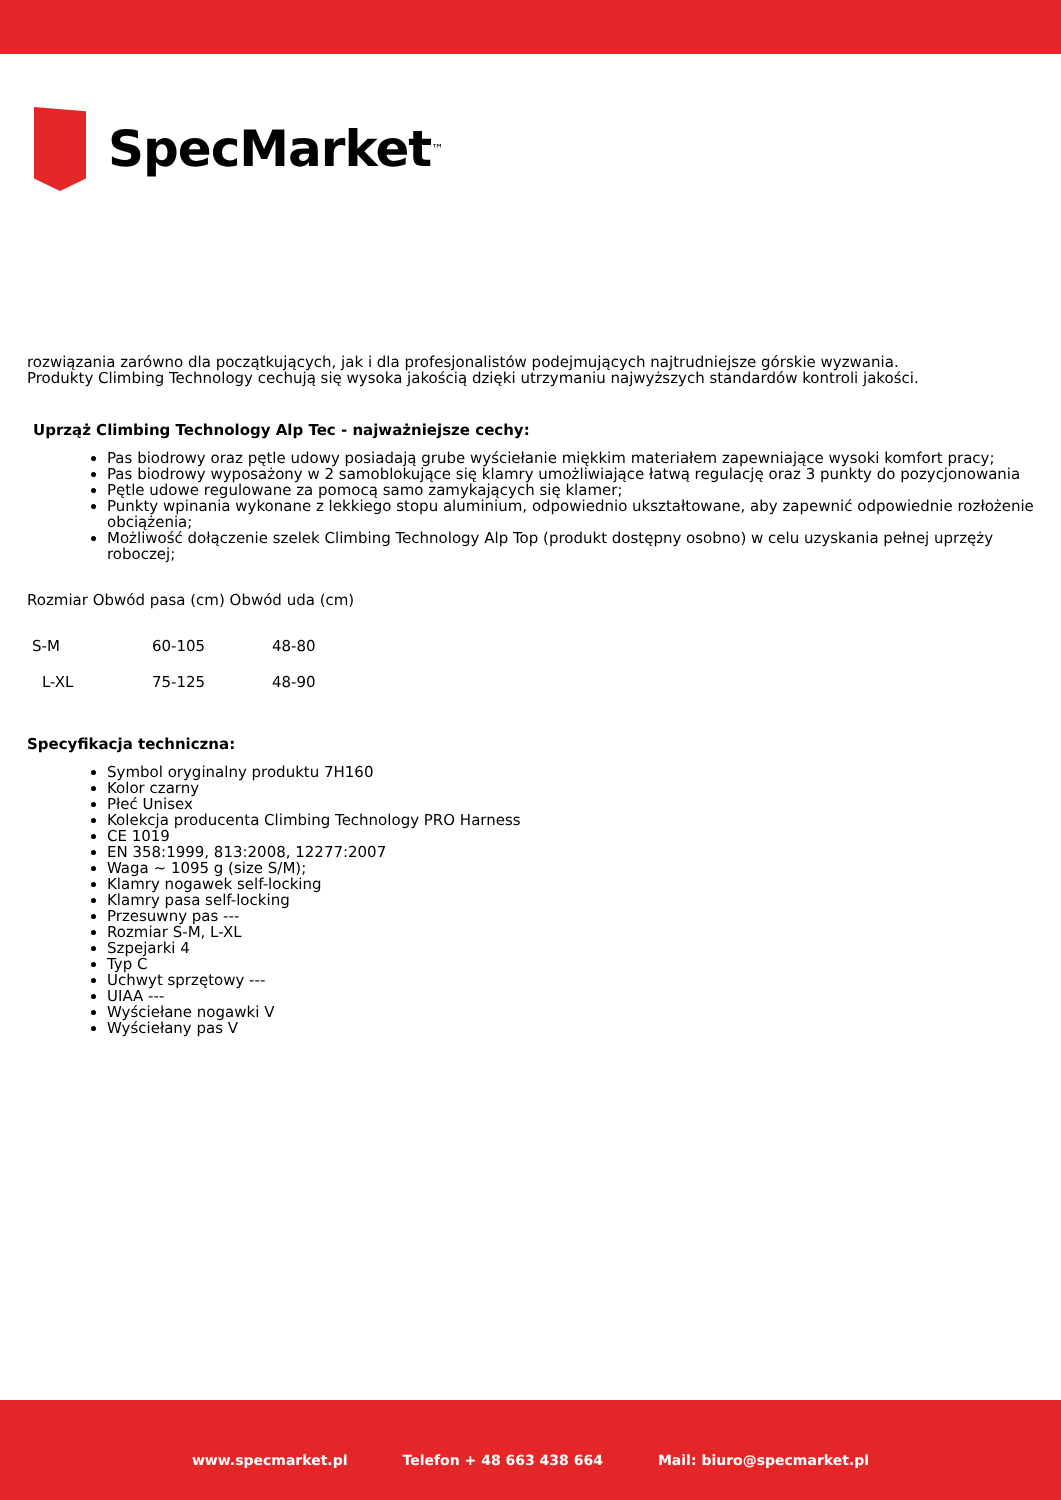SpecMarket
<sup>™</sup>
rozwiązania zarówno dla początkujących, jak i dla profesjonalistów podejmujących najtrudniejsze górskie wyzwania.
Produkty Climbing Technology cechują się wysoka jakością dzięki utrzymaniu najwyższych standardów kontroli jakości.
Uprząż Climbing Technology Alp Tec - najważniejsze cechy:
Pas biodrowy oraz pętle udowy posiadają grube wyściełanie miękkim materiałem zapewniające wysoki komfort pracy;
Pas biodrowy wyposażony w 2 samoblokujące się klamry umożliwiające łatwą regulację oraz 3 punkty do pozycjonowania
Pętle udowe regulowane za pomocą samo zamykających się klamer;
Punkty wpinania wykonane z lekkiego stopu aluminium, odpowiednio ukształtowane, aby zapewnić odpowiednie rozłożenie obciążenia;
Możliwość dołączenie szelek Climbing Technology Alp Top (produkt dostępny osobno) w celu uzyskania pełnej uprzęży roboczej;
| Rozmiar Obwód pasa (cm) Obwód uda (cm) |
| S-M | 60-105 | 48-80 |
| L-XL | 75-125 | 48-90 |
Specyfikacja techniczna:
Symbol oryginalny produktu 7H160
Kolor czarny
Płeć Unisex
Kolekcja producenta Climbing Technology PRO Harness
CE 1019
EN 358:1999, 813:2008, 12277:2007
Waga ~ 1095 g (size S/M);
Klamry nogawek self-locking
Klamry pasa self-locking
Przesuwny pas ---
Rozmiar S-M, L-XL
Szpejarki 4
Typ C
Uchwyt sprzętowy ---
UIAA ---
Wyściełane nogawki V
Wyściełany pas V
www.specmarket.pl Telefon + 48 663 438 664 Mail: biuro@specmarket.pl